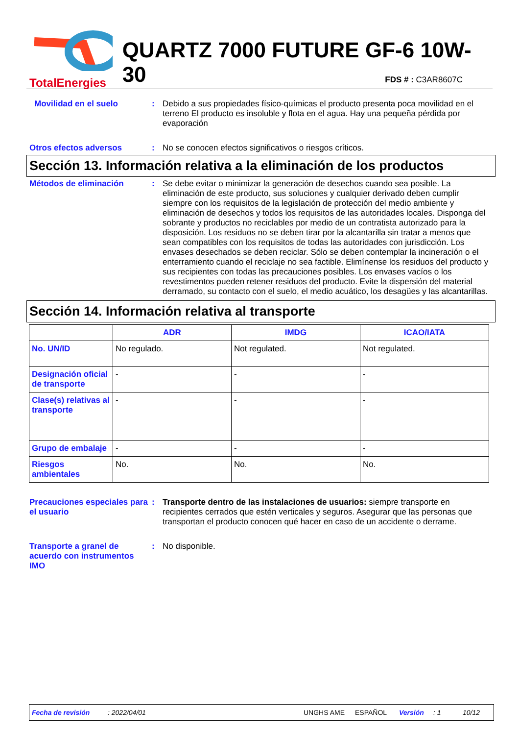TotalEnergies
QUARTZ 7000 FUTURE GF-6 10W-30
FDS # : C3AR8607C
Movilidad en el suelo : Debido a sus propiedades físico-químicas el producto presenta poca movilidad en el terreno El producto es insoluble y flota en el agua. Hay una pequeña pérdida por evaporación
Otros efectos adversos : No se conocen efectos significativos o riesgos críticos.
Sección 13. Información relativa a la eliminación de los productos
Métodos de eliminación : Se debe evitar o minimizar la generación de desechos cuando sea posible. La eliminación de este producto, sus soluciones y cualquier derivado deben cumplir siempre con los requisitos de la legislación de protección del medio ambiente y eliminación de desechos y todos los requisitos de las autoridades locales. Disponga del sobrante y productos no reciclables por medio de un contratista autorizado para la disposición. Los residuos no se deben tirar por la alcantarilla sin tratar a menos que sean compatibles con los requisitos de todas las autoridades con jurisdicción. Los envases desechados se deben reciclar. Sólo se deben contemplar la incineración o el enterramiento cuando el reciclaje no sea factible. Elimínense los residuos del producto y sus recipientes con todas las precauciones posibles. Los envases vacíos o los revestimentos pueden retener residuos del producto. Evite la dispersión del material derramado, su contacto con el suelo, el medio acuático, los desagües y las alcantarillas.
Sección 14. Información relativa al transporte
| | ADR | IMDG | ICAO/IATA |
| --- | --- | --- | --- |
| No. UN/ID | No regulado. | Not regulated. | Not regulated. |
| Designación oficial de transporte | - | - | - |
| Clase(s) relativas al transporte | - | - | - |
| Grupo de embalaje | - | - | - |
| Riesgos ambientales | No. | No. | No. |
Precauciones especiales para el usuario
: Transporte dentro de las instalaciones de usuarios: siempre transporte en recipientes cerrados que estén verticales y seguros. Asegurar que las personas que transportan el producto conocen qué hacer en caso de un accidente o derrame.
Transporte a granel de acuerdo con instrumentos IMO
: No disponible.
Fecha de revisión: 2022/04/01 UNGHS AME ESPAÑOL Versión: 1 10/12